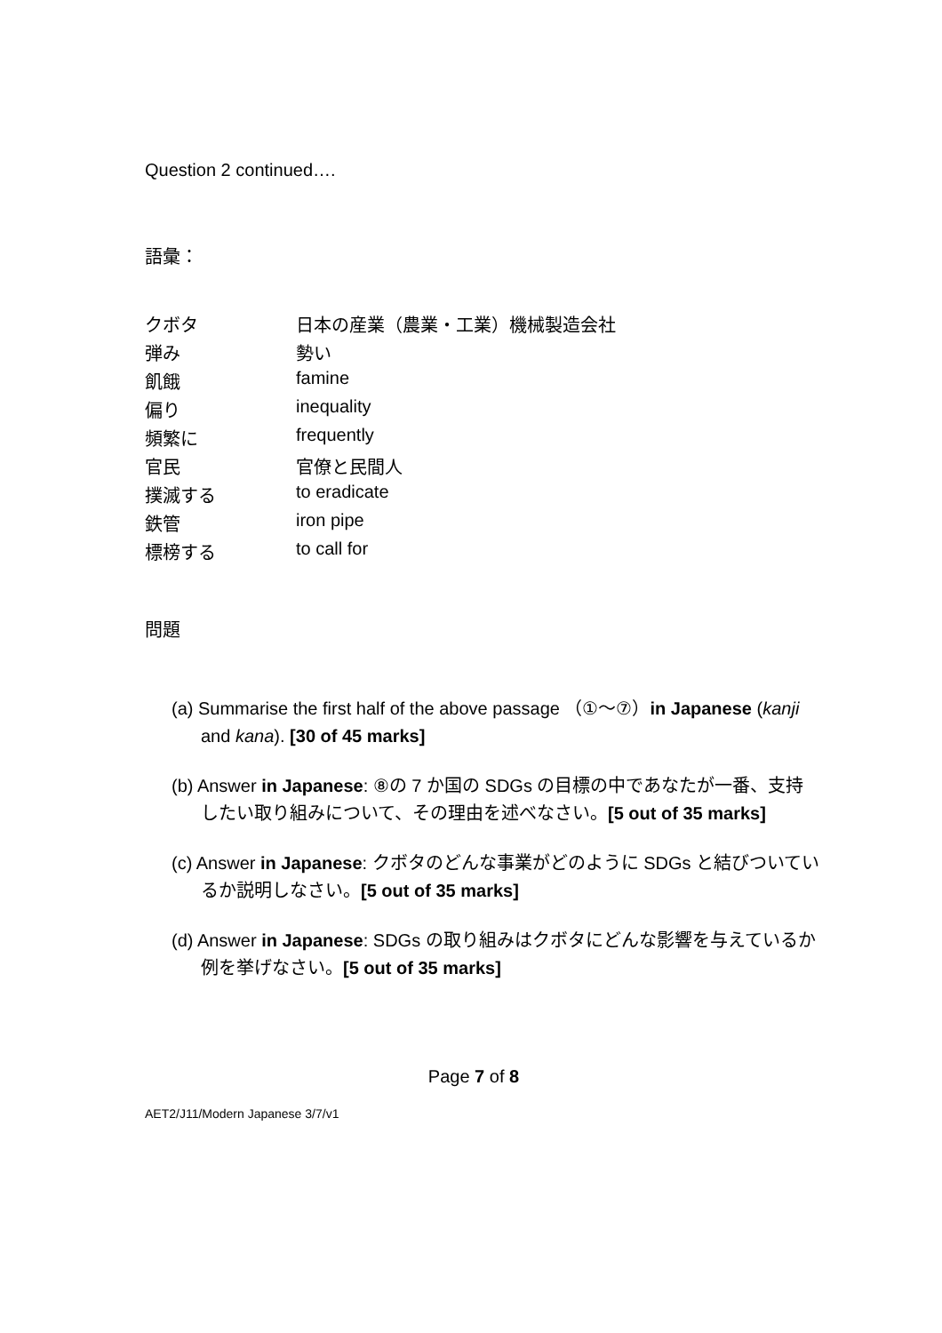Question 2 continued….
語彙：
| クボタ | 日本の産業（農業・工業）機械製造会社 |
| 弾み | 勢い |
| 飢餓 | famine |
| 偏り | inequality |
| 頻繁に | frequently |
| 官民 | 官僚と民間人 |
| 撲滅する | to eradicate |
| 鉄管 | iron pipe |
| 標榜する | to call for |
問題
(a) Summarise the first half of the above passage （①～⑦）in Japanese (kanji and kana). [30 of 45 marks]
(b) Answer in Japanese: ⑧の 7 か国の SDGs の目標の中であなたが一番、支持したい取り組みについて、その理由を述べなさい。[5 out of 35 marks]
(c) Answer in Japanese: クボタのどんな事業がどのように SDGs と結びついているか説明しなさい。[5 out of 35 marks]
(d) Answer in Japanese: SDGs の取り組みはクボタにどんな影響を与えているか例を挙げなさい。[5 out of 35 marks]
Page 7 of 8
AET2/J11/Modern Japanese 3/7/v1